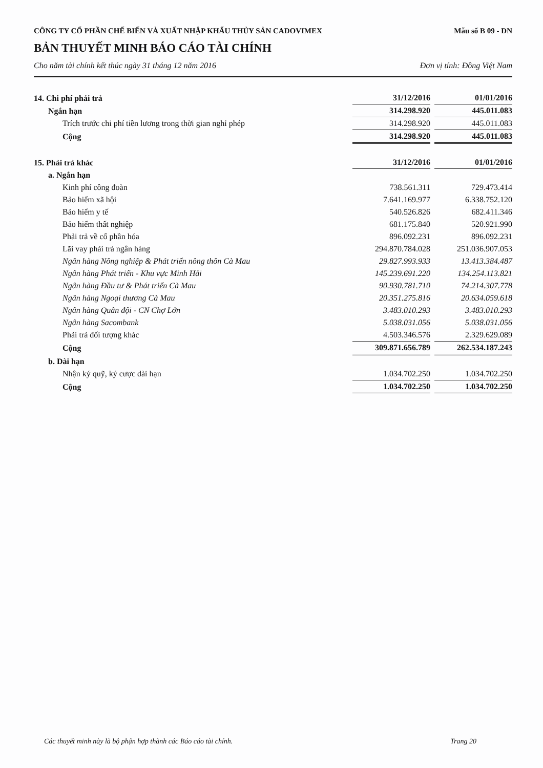CÔNG TY CỔ PHẦN CHẾ BIẾN VÀ XUẤT NHẬP KHẨU THỦY SẢN CADOVIMEX Mẫu số B 09 - DN
BẢN THUYẾT MINH BÁO CÁO TÀI CHÍNH
Cho năm tài chính kết thúc ngày 31 tháng 12 năm 2016 Đơn vị tính: Đồng Việt Nam
| 14. Chi phí phải trả | 31/12/2016 | 01/01/2016 |
| --- | --- | --- |
| Ngắn hạn | 314.298.920 | 445.011.083 |
| Trích trước chi phí tiền lương trong thời gian nghỉ phép | 314.298.920 | 445.011.083 |
| Cộng | 314.298.920 | 445.011.083 |
| 15. Phải trả khác | 31/12/2016 | 01/01/2016 |
| --- | --- | --- |
| a. Ngắn hạn | | |
| Kinh phí công đoàn | 738.561.311 | 729.473.414 |
| Bảo hiểm xã hội | 7.641.169.977 | 6.338.752.120 |
| Bảo hiểm y tế | 540.526.826 | 682.411.346 |
| Bảo hiểm thất nghiệp | 681.175.840 | 520.921.990 |
| Phải trả về cổ phần hóa | 896.092.231 | 896.092.231 |
| Lãi vay phải trả ngân hàng | 294.870.784.028 | 251.036.907.053 |
| Ngân hàng Nông nghiệp & Phát triển nông thôn Cà Mau | 29.827.993.933 | 13.413.384.487 |
| Ngân hàng Phát triển - Khu vực Minh Hải | 145.239.691.220 | 134.254.113.821 |
| Ngân hàng Đầu tư & Phát triển Cà Mau | 90.930.781.710 | 74.214.307.778 |
| Ngân hàng Ngoại thương Cà Mau | 20.351.275.816 | 20.634.059.618 |
| Ngân hàng Quân đội - CN Chợ Lớn | 3.483.010.293 | 3.483.010.293 |
| Ngân hàng Sacombank | 5.038.031.056 | 5.038.031.056 |
| Phải trả đối tượng khác | 4.503.346.576 | 2.329.629.089 |
| Cộng | 309.871.656.789 | 262.534.187.243 |
| b. Dài hạn | | |
| Nhận ký quỹ, ký cược dài hạn | 1.034.702.250 | 1.034.702.250 |
| Cộng | 1.034.702.250 | 1.034.702.250 |
Các thuyết minh này là bộ phận hợp thành các Báo cáo tài chính. Trang 20